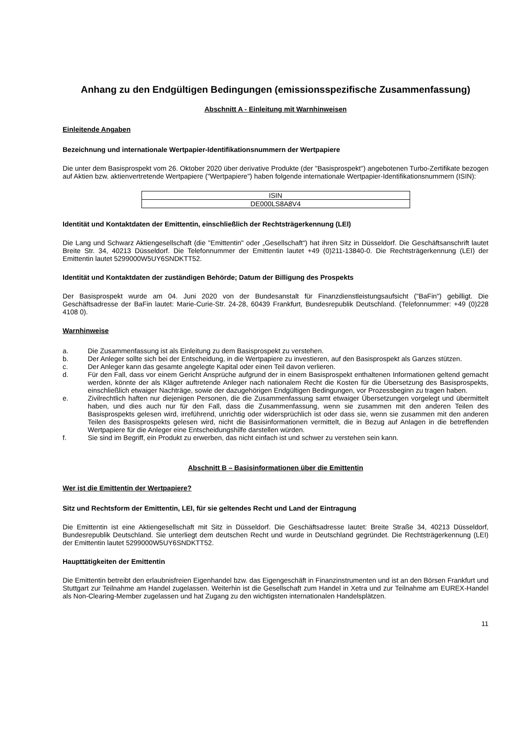Anhang zu den Endgültigen Bedingungen (emissionsspezifische Zusammenfassung)
Abschnitt A - Einleitung mit Warnhinweisen
Einleitende Angaben
Bezeichnung und internationale Wertpapier-Identifikationsnummern der Wertpapiere
Die unter dem Basisprospekt vom 26. Oktober 2020 über derivative Produkte (der "Basisprospekt") angebotenen Turbo-Zertifikate bezogen auf Aktien bzw. aktienvertretende Wertpapiere ("Wertpapiere") haben folgende internationale Wertpapier-Identifikationsnummern (ISIN):
| ISIN |
| DE000LS8A8V4 |
Identität und Kontaktdaten der Emittentin, einschließlich der Rechtsträgerkennung (LEI)
Die Lang und Schwarz Aktiengesellschaft (die "Emittentin" oder „Gesellschaft“) hat ihren Sitz in Düsseldorf. Die Geschäftsanschrift lautet Breite Str. 34, 40213 Düsseldorf. Die Telefonnummer der Emittentin lautet +49 (0)211-13840-0. Die Rechtsträgerkennung (LEI) der Emittentin lautet 5299000W5UY6SNDKTT52.
Identität und Kontaktdaten der zuständigen Behörde; Datum der Billigung des Prospekts
Der Basisprospekt wurde am 04. Juni 2020 von der Bundesanstalt für Finanzdienstleistungsaufsicht ("BaFin") gebilligt. Die Geschäftsadresse der BaFin lautet: Marie-Curie-Str. 24-28, 60439 Frankfurt, Bundesrepublik Deutschland. (Telefonnummer: +49 (0)228 4108 0).
Warnhinweise
a. Die Zusammenfassung ist als Einleitung zu dem Basisprospekt zu verstehen.
b. Der Anleger sollte sich bei der Entscheidung, in die Wertpapiere zu investieren, auf den Basisprospekt als Ganzes stützen.
c. Der Anleger kann das gesamte angelegte Kapital oder einen Teil davon verlieren.
d. Für den Fall, dass vor einem Gericht Ansprüche aufgrund der in einem Basisprospekt enthaltenen Informationen geltend gemacht werden, könnte der als Kläger auftretende Anleger nach nationalem Recht die Kosten für die Übersetzung des Basisprospekts, einschließlich etwaiger Nachträge, sowie der dazugehörigen Endgültigen Bedingungen, vor Prozessbeginn zu tragen haben.
e. Zivilrechtlich haften nur diejenigen Personen, die die Zusammenfassung samt etwaiger Übersetzungen vorgelegt und übermittelt haben, und dies auch nur für den Fall, dass die Zusammenfassung, wenn sie zusammen mit den anderen Teilen des Basisprospekts gelesen wird, irreführend, unrichtig oder widersprüchlich ist oder dass sie, wenn sie zusammen mit den anderen Teilen des Basisprospekts gelesen wird, nicht die Basisinformationen vermittelt, die in Bezug auf Anlagen in die betreffenden Wertpapiere für die Anleger eine Entscheidungshilfe darstellen würden.
f. Sie sind im Begriff, ein Produkt zu erwerben, das nicht einfach ist und schwer zu verstehen sein kann.
Abschnitt B – Basisinformationen über die Emittentin
Wer ist die Emittentin der Wertpapiere?
Sitz und Rechtsform der Emittentin, LEI, für sie geltendes Recht und Land der Eintragung
Die Emittentin ist eine Aktiengesellschaft mit Sitz in Düsseldorf. Die Geschäftsadresse lautet: Breite Straße 34, 40213 Düsseldorf, Bundesrepublik Deutschland. Sie unterliegt dem deutschen Recht und wurde in Deutschland gegründet. Die Rechtsträgerkennung (LEI) der Emittentin lautet 5299000W5UY6SNDKTT52.
Haupttätigkeiten der Emittentin
Die Emittentin betreibt den erlaubnisfreien Eigenhandel bzw. das Eigengeschäft in Finanzinstrumenten und ist an den Börsen Frankfurt und Stuttgart zur Teilnahme am Handel zugelassen. Weiterhin ist die Gesellschaft zum Handel in Xetra und zur Teilnahme am EUREX-Handel als Non-Clearing-Member zugelassen und hat Zugang zu den wichtigsten internationalen Handelsplätzen.
11